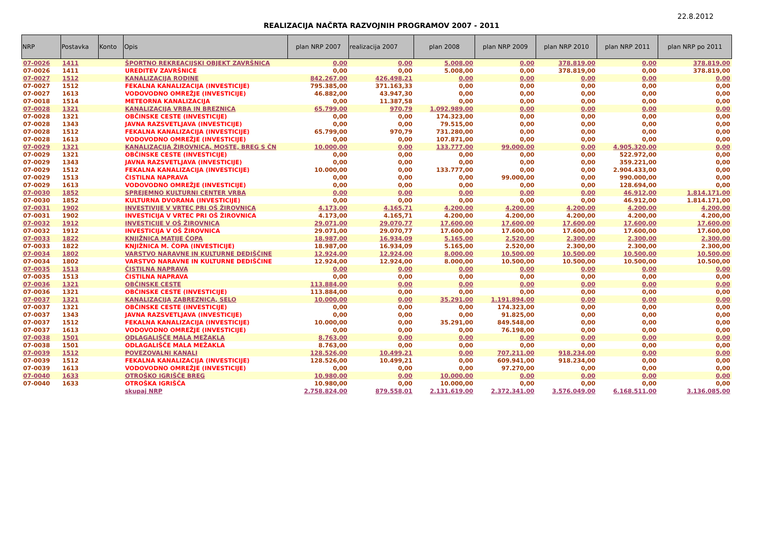22.8.2012
REALIZACIJA NAČRTA RAZVOJNIH PROGRAMOV 2007 - 2011
| NRP | Postavka | Konto | Opis | plan NRP 2007 | realizacija 2007 | plan 2008 | plan NRP 2009 | plan NRP 2010 | plan NRP 2011 | plan NRP po 2011 |
| --- | --- | --- | --- | --- | --- | --- | --- | --- | --- | --- |
| 07-0026 | 1411 | | ŠPORTNO REKREACIJSKI OBJEKT ZAVRŠNICA | 0,00 | 0,00 | 5.008,00 | 0,00 | 378.819,00 | 0,00 | 378.819,00 |
| 07-0026 | 1411 | | UREDITEV ZAVRŠNICE | 0,00 | 0,00 | 5.008,00 | 0,00 | 378.819,00 | 0,00 | 378.819,00 |
| 07-0027 | 1512 | | KANALIZACIJA RODINE | 842.267,00 | 426.498,21 | 0,00 | 0,00 | 0,00 | 0,00 | 0,00 |
| 07-0027 | 1512 | | FEKALNA KANALIZACIJA (INVESTICIJE) | 795.385,00 | 371.163,33 | 0,00 | 0,00 | 0,00 | 0,00 | 0,00 |
| 07-0027 | 1613 | | VODOVODNO OMREŽJE (INVESTICIJE) | 46.882,00 | 43.947,30 | 0,00 | 0,00 | 0,00 | 0,00 | 0,00 |
| 07-0018 | 1514 | | METEORNA KANALIZACIJA | 0,00 | 11.387,58 | 0,00 | 0,00 | 0,00 | 0,00 | 0,00 |
| 07-0028 | 1321 | | KANALIZACIJA VRBA IN BREZNICA | 65.799,00 | 970,79 | 1.092.989,00 | 0,00 | 0,00 | 0,00 | 0,00 |
| 07-0028 | 1321 | | OBČINSKE CESTE (INVESTICIJE) | 0,00 | 0,00 | 174.323,00 | 0,00 | 0,00 | 0,00 | 0,00 |
| 07-0028 | 1343 | | JAVNA RAZSVETLJAVA (INVESTICIJE) | 0,00 | 0,00 | 79.515,00 | 0,00 | 0,00 | 0,00 | 0,00 |
| 07-0028 | 1512 | | FEKALNA KANALIZACIJA (INVESTICIJE) | 65.799,00 | 970,79 | 731.280,00 | 0,00 | 0,00 | 0,00 | 0,00 |
| 07-0028 | 1613 | | VODOVODNO OMREŽJE (INVESTICIJE) | 0,00 | 0,00 | 107.871,00 | 0,00 | 0,00 | 0,00 | 0,00 |
| 07-0029 | 1321 | | KANALIZACIJA ŽIROVNICA, MOSTE, BREG S ČN | 10.000,00 | 0,00 | 133.777,00 | 99.000,00 | 0,00 | 4.905.320,00 | 0,00 |
| 07-0029 | 1321 | | OBČINSKE CESTE (INVESTICIJE) | 0,00 | 0,00 | 0,00 | 0,00 | 0,00 | 522.972,00 | 0,00 |
| 07-0029 | 1343 | | JAVNA RAZSVETLJAVA (INVESTICIJE) | 0,00 | 0,00 | 0,00 | 0,00 | 0,00 | 359.221,00 | 0,00 |
| 07-0029 | 1512 | | FEKALNA KANALIZACIJA (INVESTICIJE) | 10.000,00 | 0,00 | 133.777,00 | 0,00 | 0,00 | 2.904.433,00 | 0,00 |
| 07-0029 | 1513 | | ČISTILNA NAPRAVA | 0,00 | 0,00 | 0,00 | 99.000,00 | 0,00 | 990.000,00 | 0,00 |
| 07-0029 | 1613 | | VODOVODNO OMREŽJE (INVESTICIJE) | 0,00 | 0,00 | 0,00 | 0,00 | 0,00 | 128.694,00 | 0,00 |
| 07-0030 | 1852 | | SPREJEMNO KULTURNI CENTER VRBA | 0,00 | 0,00 | 0,00 | 0,00 | 0,00 | 46.912,00 | 1.814.171,00 |
| 07-0030 | 1852 | | KULTURNA DVORANA (INVESTICIJE) | 0,00 | 0,00 | 0,00 | 0,00 | 0,00 | 46.912,00 | 1.814.171,00 |
| 07-0031 | 1902 | | INVESTIVIJE V VRTEC PRI OŠ ŽIROVNICA | 4.173,00 | 4.165,71 | 4.200,00 | 4.200,00 | 4.200,00 | 4.200,00 | 4.200,00 |
| 07-0031 | 1902 | | INVESTICIJA V VRTEC PRI OŠ ŽIROVNICA | 4.173,00 | 4.165,71 | 4.200,00 | 4.200,00 | 4.200,00 | 4.200,00 | 4.200,00 |
| 07-0032 | 1912 | | INVESTICIJE V OŠ ŽIROVNICA | 29.071,00 | 29.070,77 | 17.600,00 | 17.600,00 | 17.600,00 | 17.600,00 | 17.600,00 |
| 07-0032 | 1912 | | INVESTICIJA V OŠ ŽIROVNICA | 29.071,00 | 29.070,77 | 17.600,00 | 17.600,00 | 17.600,00 | 17.600,00 | 17.600,00 |
| 07-0033 | 1822 | | KNJIŽNICA MATIJE ČOPA | 18.987,00 | 16.934,09 | 5.165,00 | 2.520,00 | 2.300,00 | 2.300,00 | 2.300,00 |
| 07-0033 | 1822 | | KNJIŽNICA M. ČOPA (INVESTICIJE) | 18.987,00 | 16.934,09 | 5.165,00 | 2.520,00 | 2.300,00 | 2.300,00 | 2.300,00 |
| 07-0034 | 1802 | | VARSTVO NARAVNE IN KULTURNE DEDIŠČINE | 12.924,00 | 12.924,00 | 8.000,00 | 10.500,00 | 10.500,00 | 10.500,00 | 10.500,00 |
| 07-0034 | 1802 | | VARSTVO NARAVNE IN KULTURNE DEDIŠČINE | 12.924,00 | 12.924,00 | 8.000,00 | 10.500,00 | 10.500,00 | 10.500,00 | 10.500,00 |
| 07-0035 | 1513 | | ČISTILNA NAPRAVA | 0,00 | 0,00 | 0,00 | 0,00 | 0,00 | 0,00 | 0,00 |
| 07-0035 | 1513 | | ČISTILNA NAPRAVA | 0,00 | 0,00 | 0,00 | 0,00 | 0,00 | 0,00 | 0,00 |
| 07-0036 | 1321 | | OBČINSKE CESTE | 113.884,00 | 0,00 | 0,00 | 0,00 | 0,00 | 0,00 | 0,00 |
| 07-0036 | 1321 | | OBČINSKE CESTE (INVESTICIJE) | 113.884,00 | 0,00 | 0,00 | 0,00 | 0,00 | 0,00 | 0,00 |
| 07-0037 | 1321 | | KANALIZACIJA ZABREZNICA, SELO | 10.000,00 | 0,00 | 35.291,00 | 1.191.894,00 | 0,00 | 0,00 | 0,00 |
| 07-0037 | 1321 | | OBČINSKE CESTE (INVESTICIJE) | 0,00 | 0,00 | 0,00 | 174.323,00 | 0,00 | 0,00 | 0,00 |
| 07-0037 | 1343 | | JAVNA RAZSVETLJAVA (INVESTICIJE) | 0,00 | 0,00 | 0,00 | 91.825,00 | 0,00 | 0,00 | 0,00 |
| 07-0037 | 1512 | | FEKALNA KANALIZACIJA (INVESTICIJE) | 10.000,00 | 0,00 | 35.291,00 | 849.548,00 | 0,00 | 0,00 | 0,00 |
| 07-0037 | 1613 | | VODOVODNO OMREŽJE (INVESTICIJE) | 0,00 | 0,00 | 0,00 | 76.198,00 | 0,00 | 0,00 | 0,00 |
| 07-0038 | 1501 | | ODLAGALIŠČE MALA MEŽAKLA | 8.763,00 | 0,00 | 0,00 | 0,00 | 0,00 | 0,00 | 0,00 |
| 07-0038 | 1501 | | ODLAGALIŠČE MALA MEŽAKLA | 8.763,00 | 0,00 | 0,00 | 0,00 | 0,00 | 0,00 | 0,00 |
| 07-0039 | 1512 | | POVEZOVALNI KANALI | 128.526,00 | 10.499,21 | 0,00 | 707.211,00 | 918.234,00 | 0,00 | 0,00 |
| 07-0039 | 1512 | | FEKALNA KANALIZACIJA (INVESTICIJE) | 128.526,00 | 10.499,21 | 0,00 | 609.941,00 | 918.234,00 | 0,00 | 0,00 |
| 07-0039 | 1613 | | VODOVODNO OMREŽJE (INVESTICIJE) | 0,00 | 0,00 | 0,00 | 97.270,00 | 0,00 | 0,00 | 0,00 |
| 07-0040 | 1633 | | OTROŠKO IGRIŠČE BREG | 10.980,00 | 0,00 | 10.000,00 | 0,00 | 0,00 | 0,00 | 0,00 |
| 07-0040 | 1633 | | OTROŠKA IGRIŠČA | 10.980,00 | 0,00 | 10.000,00 | 0,00 | 0,00 | 0,00 | 0,00 |
| | | | skupaj NRP | 2.758.824,00 | 879.558,01 | 2.131.619,00 | 2.372.341,00 | 3.576.049,00 | 6.168.511,00 | 3.136.085,00 |